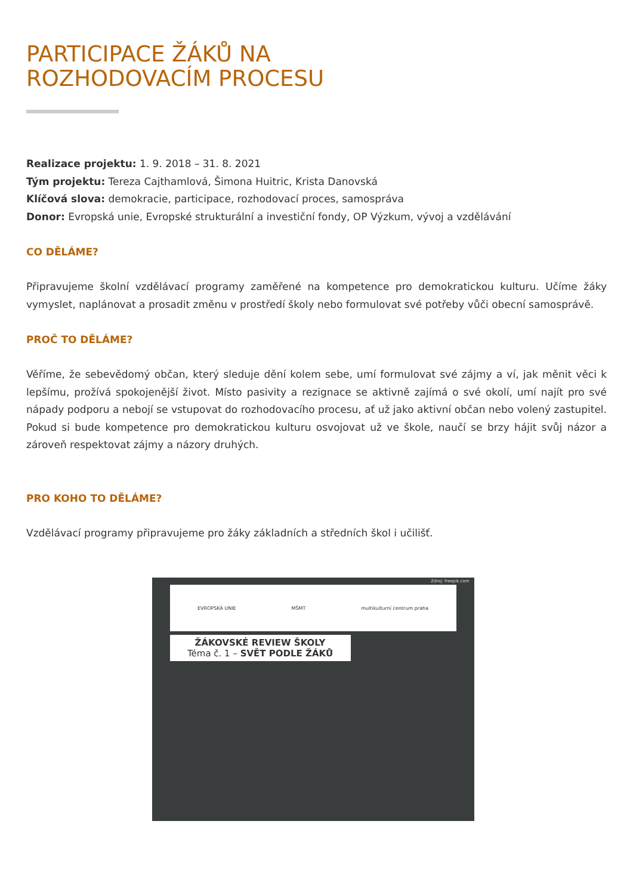PARTICIPACE ŽÁKŮ NA
ROZHODOVACÍM PROCESU
Realizace projektu: 1. 9. 2018 – 31. 8. 2021
Tým projektu: Tereza Cajthamlová, Šimona Huitric, Krista Danovská
Klíčová slova: demokracie, participace, rozhodovací proces, samospráva
Donor: Evropská unie, Evropské strukturální a investiční fondy, OP Výzkum, vývoj a vzdělávání
CO DĚLÁME?
Připravujeme školní vzdělávací programy zaměřené na kompetence pro demokratickou kulturu. Učíme žáky vymyslet, naplánovat a prosadit změnu v prostředí školy nebo formulovat své potřeby vůči obecní samosprávě.
PROČ TO DĚLÁME?
Věříme, že sebevědomý občan, který sleduje dění kolem sebe, umí formulovat své zájmy a ví, jak měnit věci k lepšímu, prožívá spokojenější život. Místo pasivity a rezignace se aktivně zajímá o své okolí, umí najít pro své nápady podporu a nebojí se vstupovat do rozhodovacího procesu, ať už jako aktivní občan nebo volený zastupitel. Pokud si bude kompetence pro demokratickou kulturu osvojovat už ve škole, naučí se brzy hájit svůj názor a zároveň respektovat zájmy a názory druhých.
PRO KOHO TO DĚLÁME?
Vzdělávací programy připravujeme pro žáky základních a středních škol i učilišť.
Zdroj: freepik.com
EVROPSKÁ UNIE MŠMT multikulturní centrum praha
ŽÁKOVSKÉ REVIEW ŠKOLY
Téma č. 1 – SVĚT PODLE ŽÁKŮ